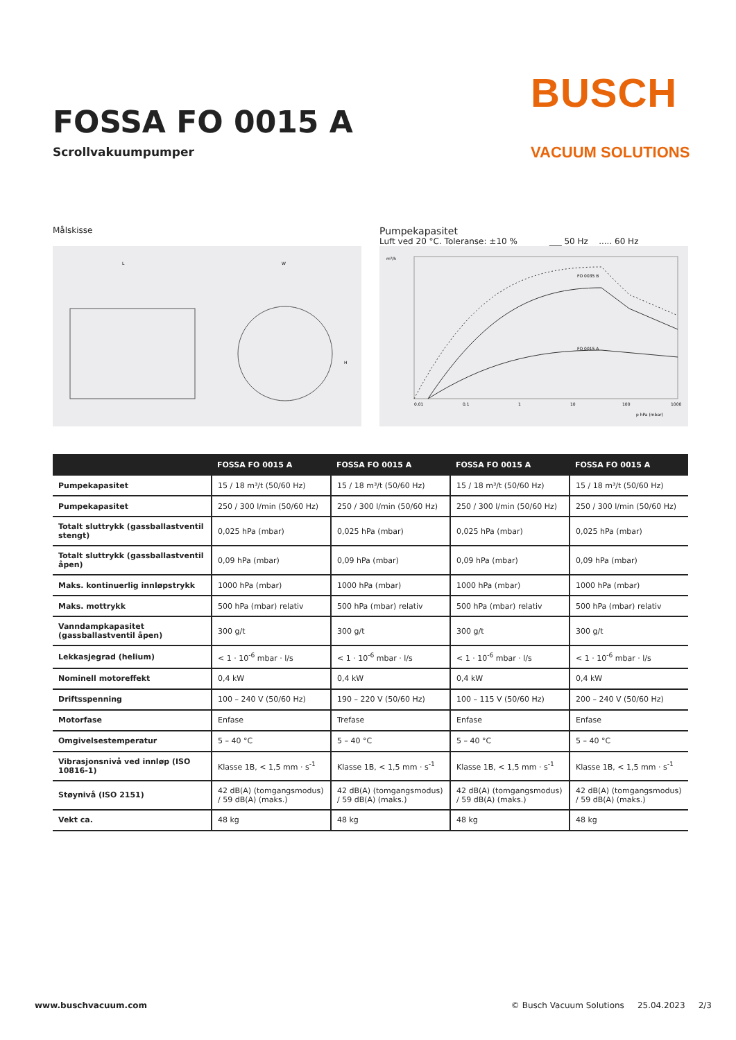FOSSA FO 0015 A
Scrollvakuumpumper
BUSCH
VACUUM SOLUTIONS
Målskisse
L
W
H
Pumpekapasitet
Luft ved 20 °C. Toleranse: ±10 % ___ 50 Hz ..... 60 Hz
m³/h
FO 0035 B
FO 0015 A
0.01
0.1
1
10
100
1000
p hPa (mbar)
| | FOSSA FO 0015 A | FOSSA FO 0015 A | FOSSA FO 0015 A | FOSSA FO 0015 A |
| --- | --- | --- | --- | --- |
| Pumpekapasitet | 15 / 18 m³/t (50/60 Hz) | 15 / 18 m³/t (50/60 Hz) | 15 / 18 m³/t (50/60 Hz) | 15 / 18 m³/t (50/60 Hz) |
| Pumpekapasitet | 250 / 300 l/min (50/60 Hz) | 250 / 300 l/min (50/60 Hz) | 250 / 300 l/min (50/60 Hz) | 250 / 300 l/min (50/60 Hz) |
| Totalt sluttrykk (gassballastventil stengt) | 0,025 hPa (mbar) | 0,025 hPa (mbar) | 0,025 hPa (mbar) | 0,025 hPa (mbar) |
| Totalt sluttrykk (gassballastventil åpen) | 0,09 hPa (mbar) | 0,09 hPa (mbar) | 0,09 hPa (mbar) | 0,09 hPa (mbar) |
| Maks. kontinuerlig innløpstrykk | 1000 hPa (mbar) | 1000 hPa (mbar) | 1000 hPa (mbar) | 1000 hPa (mbar) |
| Maks. mottrykk | 500 hPa (mbar) relativ | 500 hPa (mbar) relativ | 500 hPa (mbar) relativ | 500 hPa (mbar) relativ |
| Vanndampkapasitet (gassballastventil åpen) | 300 g/t | 300 g/t | 300 g/t | 300 g/t |
| Lekkasjegrad (helium) | < 1 · 10<sup>-6</sup> mbar · l/s | < 1 · 10<sup>-6</sup> mbar · l/s | < 1 · 10<sup>-6</sup> mbar · l/s | < 1 · 10<sup>-6</sup> mbar · l/s |
| Nominell motoreffekt | 0,4 kW | 0,4 kW | 0,4 kW | 0,4 kW |
| Driftsspenning | 100 – 240 V (50/60 Hz) | 190 – 220 V (50/60 Hz) | 100 – 115 V (50/60 Hz) | 200 – 240 V (50/60 Hz) |
| Motorfase | Enfase | Trefase | Enfase | Enfase |
| Omgivelsestemperatur | 5 – 40 °C | 5 – 40 °C | 5 – 40 °C | 5 – 40 °C |
| Vibrasjonsnivå ved innløp (ISO 10816-1) | Klasse 1B, < 1,5 mm · s<sup>-1</sup> | Klasse 1B, < 1,5 mm · s<sup>-1</sup> | Klasse 1B, < 1,5 mm · s<sup>-1</sup> | Klasse 1B, < 1,5 mm · s<sup>-1</sup> |
| Støynivå (ISO 2151) | 42 dB(A) (tomgangsmodus) / 59 dB(A) (maks.) | 42 dB(A) (tomgangsmodus) / 59 dB(A) (maks.) | 42 dB(A) (tomgangsmodus) / 59 dB(A) (maks.) | 42 dB(A) (tomgangsmodus) / 59 dB(A) (maks.) |
| Vekt ca. | 48 kg | 48 kg | 48 kg | 48 kg |
www.buschvacuum.com © Busch Vacuum Solutions 25.04.2023 2/3